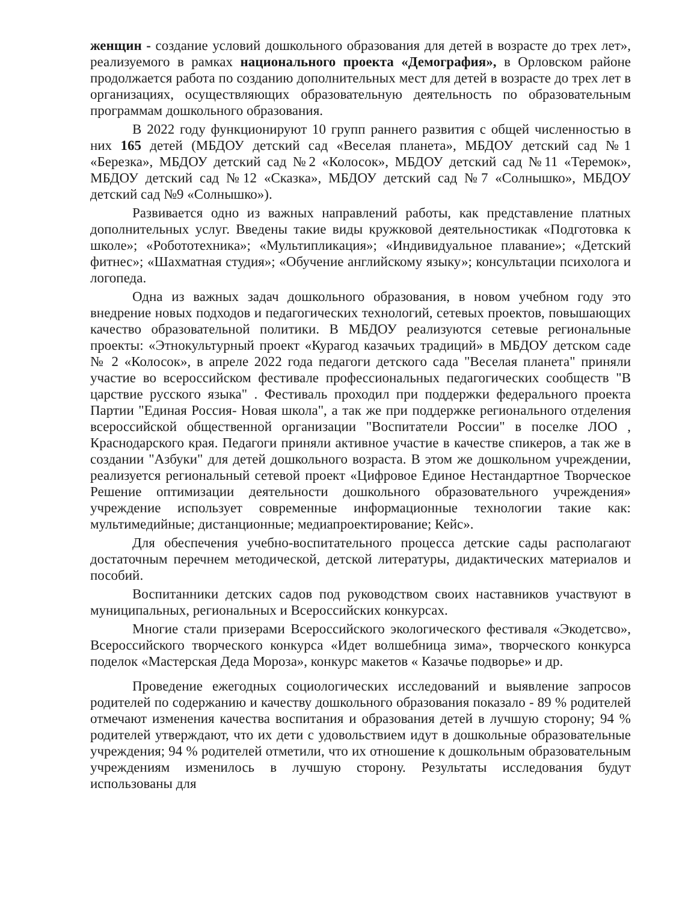женщин - создание условий дошкольного образования для детей в возрасте до трех лет», реализуемого в рамках национального проекта «Демография», в Орловском районе продолжается работа по созданию дополнительных мест для детей в возрасте до трех лет в организациях, осуществляющих образовательную деятельность по образовательным программам дошкольного образования.
В 2022 году функционируют 10 групп раннего развития с общей численностью в них 165 детей (МБДОУ детский сад «Веселая планета», МБДОУ детский сад №1 «Березка», МБДОУ детский сад №2 «Колосок», МБДОУ детский сад №11 «Теремок», МБДОУ детский сад №12 «Сказка», МБДОУ детский сад №7 «Солнышко», МБДОУ детский сад №9 «Солнышко»).
Развивается одно из важных направлений работы, как представление платных дополнительных услуг. Введены такие виды кружковой деятельностикак «Подготовка к школе»; «Робототехника»; «Мультипликация»; «Индивидуальное плавание»; «Детский фитнес»; «Шахматная студия»; «Обучение английскому языку»; консультации психолога и логопеда.
Одна из важных задач дошкольного образования, в новом учебном году это внедрение новых подходов и педагогических технологий, сетевых проектов, повышающих качество образовательной политики. В МБДОУ реализуются сетевые региональные проекты: «Этнокультурный проект «Курагод казачьих традиций» в МБДОУ детском саде № 2 «Колосок», в апреле 2022 года педагоги детского сада "Веселая планета" приняли участие во всероссийском фестивале профессиональных педагогических сообществ "В царствие русского языка" . Фестиваль проходил при поддержки федерального проекта Партии "Единая Россия- Новая школа", а так же при поддержке регионального отделения всероссийской общественной организации "Воспитатели России" в поселке ЛОО , Краснодарского края. Педагоги приняли активное участие в качестве спикеров, а так же в создании "Азбуки" для детей дошкольного возраста. В этом же дошкольном учреждении, реализуется региональный сетевой проект «Цифровое Единое Нестандартное Творческое Решение оптимизации деятельности дошкольного образовательного учреждения» учреждение использует современные информационные технологии такие как: мультимедийные; дистанционные; медиапроектирование; Кейс».
Для обеспечения учебно-воспитательного процесса детские сады располагают достаточным перечнем методической, детской литературы, дидактических материалов и пособий.
Воспитанники детских садов под руководством своих наставников участвуют в муниципальных, региональных и Всероссийских конкурсах.
Многие стали призерами Всероссийского экологического фестиваля «Экодетсво», Всероссийского творческого конкурса «Идет волшебница зима», творческого конкурса поделок «Мастерская Деда Мороза», конкурс макетов « Казачье подворье» и др.
Проведение ежегодных социологических исследований и выявление запросов родителей по содержанию и качеству дошкольного образования показало - 89 % родителей отмечают изменения качества воспитания и образования детей в лучшую сторону; 94 % родителей утверждают, что их дети с удовольствием идут в дошкольные образовательные учреждения; 94 % родителей отметили, что их отношение к дошкольным образовательным учреждениям изменилось в лучшую сторону. Результаты исследования будут использованы для